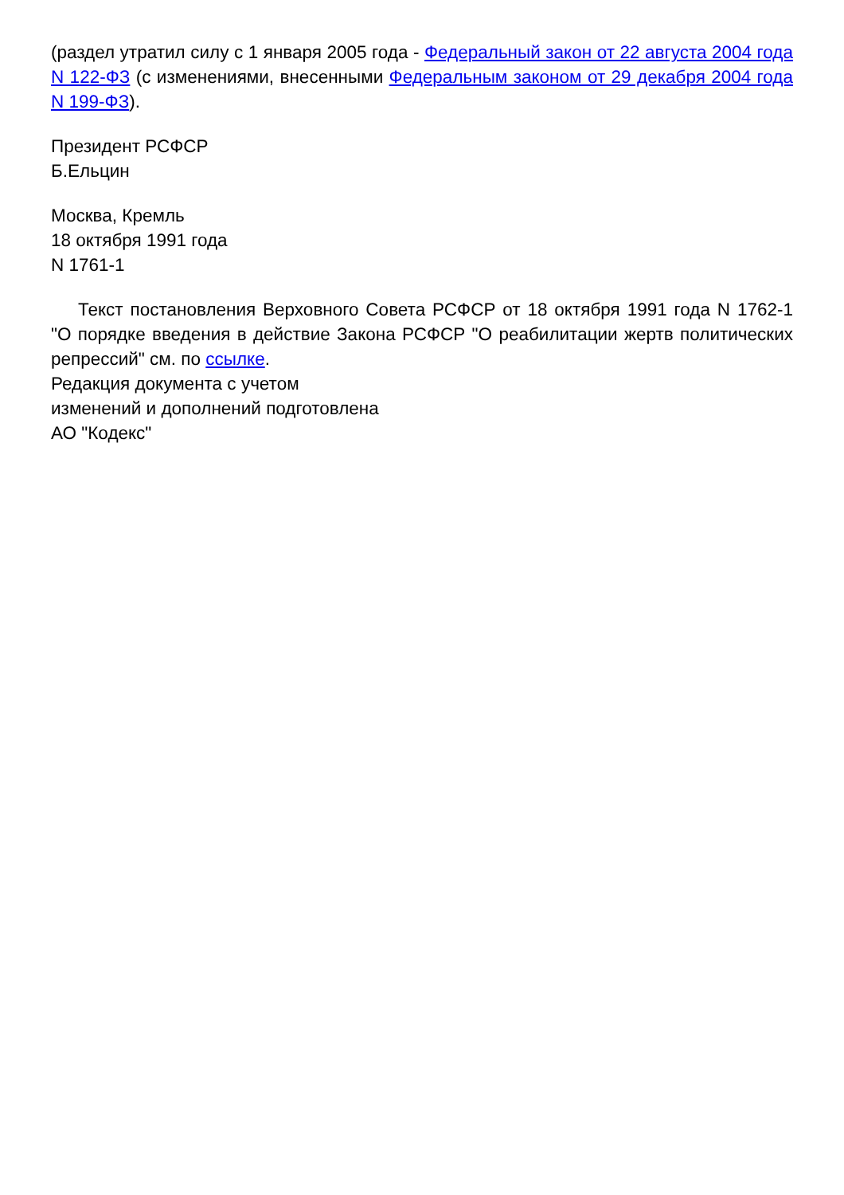(раздел утратил силу с 1 января 2005 года - Федеральный закон от 22 августа 2004 года N 122-ФЗ (с изменениями, внесенными Федеральным законом от 29 декабря 2004 года N 199-ФЗ).
Президент РСФСР
Б.Ельцин
Москва, Кремль
18 октября 1991 года
N 1761-1
Текст постановления Верховного Совета РСФСР от 18 октября 1991 года N 1762-1 "О порядке введения в действие Закона РСФСР "О реабилитации жертв политических репрессий" см. по ссылке.
Редакция документа с учетом
изменений и дополнений подготовлена
АО "Кодекс"